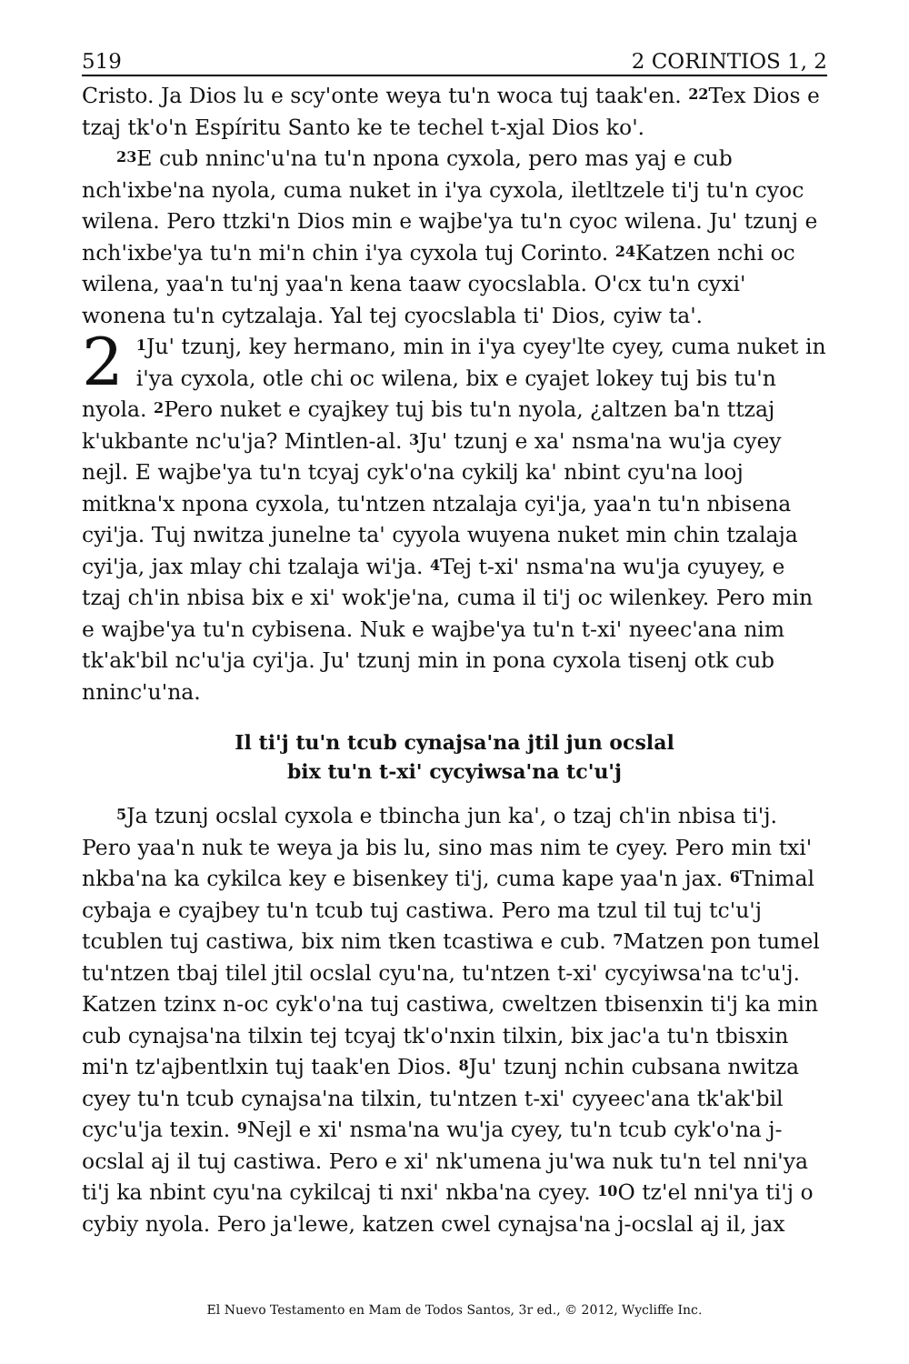519 2 CORINTIOS 1, 2
Cristo. Ja Dios lu e scy'onte weya tu'n woca tuj taak'en. <sup>22</sup>Tex Dios e tzaj tk'o'n Espíritu Santo ke te techel t-xjal Dios ko'.
<sup>23</sup> E cub nninc'u'na tu'n npona cyxola, pero mas yaj e cub nch'ixbe'na nyola, cuma nuket in i'ya cyxola, iletltzele ti'j tu'n cyoc wilena. Pero ttzki'n Dios min e wajbe'ya tu'n cyoc wilena. Ju' tzunj e nch'ixbe'ya tu'n mi'n chin i'ya cyxola tuj Corinto. <sup>24</sup>Katzen nchi oc wilena, yaa'n tu'nj yaa'n kena taaw cyocslabla. O'cx tu'n cyxi' wonena tu'n cytzalaja. Yal tej cyocslabla ti' Dios, cyiw ta'.
2<sup>1</sup>Ju' tzunj, key hermano, min in i'ya cyey'lte cyey, cuma nuket in i'ya cyxola, otle chi oc wilena, bix e cyajet lokey tuj bis tu'n nyola. <sup>2</sup>Pero nuket e cyajkey tuj bis tu'n nyola, ¿altzen ba'n ttzaj k'ukbante nc'u'ja? Mintlen-al. <sup>3</sup>Ju' tzunj e xa' nsma'na wu'ja cyey nejl. E wajbe'ya tu'n tcyaj cyk'o'na cykilj ka' nbint cyu'na looj mitkna'x npona cyxola, tu'ntzen ntzalaja cyi'ja, yaa'n tu'n nbisena cyi'ja. Tuj nwitza junelne ta' cyyola wuyena nuket min chin tzalaja cyi'ja, jax mlay chi tzalaja wi'ja. <sup>4</sup>Tej t-xi' nsma'na wu'ja cyuyey, e tzaj ch'in nbisa bix e xi' wok'je'na, cuma il ti'j oc wilenkey. Pero min e wajbe'ya tu'n cybisena. Nuk e wajbe'ya tu'n t-xi' nyeec'ana nim tk'ak'bil nc'u'ja cyi'ja. Ju' tzunj min in pona cyxola tisenj otk cub nninc'u'na.
Il ti'j tu'n tcub cynajsa'na jtil jun ocslal
bix tu'n t-xi' cycyiwsa'na tc'u'j
<sup>5</sup> Ja tzunj ocslal cyxola e tbincha jun ka', o tzaj ch'in nbisa ti'j. Pero yaa'n nuk te weya ja bis lu, sino mas nim te cyey. Pero min txi' nkba'na ka cykilca key e bisenkey ti'j, cuma kape yaa'n jax. <sup>6</sup>Tnimal cybaja e cyajbey tu'n tcub tuj castiwa. Pero ma tzul til tuj tc'u'j tcublen tuj castiwa, bix nim tken tcastiwa e cub. <sup>7</sup>Matzen pon tumel tu'ntzen tbaj tilel jtil ocslal cyu'na, tu'ntzen t-xi' cycyiwsa'na tc'u'j. Katzen tzinx n-oc cyk'o'na tuj castiwa, cweltzen tbisenxin ti'j ka min cub cynajsa'na tilxin tej tcyaj tk'o'nxin tilxin, bix jac'a tu'n tbisxin mi'n tz'ajbentlxin tuj taak'en Dios. <sup>8</sup>Ju' tzunj nchin cubsana nwitza cyey tu'n tcub cynajsa'na tilxin, tu'ntzen t-xi' cyyeec'ana tk'ak'bil cyc'u'ja texin. <sup>9</sup>Nejl e xi' nsma'na wu'ja cyey, tu'n tcub cyk'o'na j-ocslal aj il tuj castiwa. Pero e xi' nk'umena ju'wa nuk tu'n tel nni'ya ti'j ka nbint cyu'na cykilcaj ti nxi' nkba'na cyey. <sup>10</sup>O tz'el nni'ya ti'j o cybiy nyola. Pero ja'lewe, katzen cwel cynajsa'na j-ocslal aj il, jax
El Nuevo Testamento en Mam de Todos Santos, 3r ed., © 2012, Wycliffe Inc.